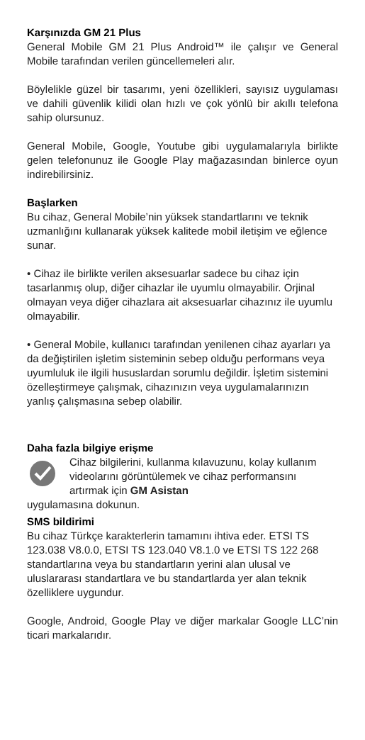Karşınızda GM 21 Plus
General Mobile GM 21 Plus Android™ ile çalışır ve General Mobile tarafından verilen güncellemeleri alır.
Böylelikle güzel bir tasarımı, yeni özellikleri, sayısız uygulaması ve dahili güvenlik kilidi olan hızlı ve çok yönlü bir akıllı telefona sahip olursunuz.
General Mobile, Google, Youtube gibi uygulamalarıyla birlikte gelen telefonunuz ile Google Play mağazasından binlerce oyun indirebilirsiniz.
Başlarken
Bu cihaz, General Mobile’nin yüksek standartlarını ve teknik uzmanlığını kullanarak yüksek kalitede mobil iletişim ve eğlence sunar.
• Cihaz ile birlikte verilen aksesuarlar sadece bu cihaz için tasarlanmış olup, diğer cihazlar ile uyumlu olmayabilir. Orjinal olmayan veya diğer cihazlara ait aksesuarlar cihazınız ile uyumlu olmayabilir.
• General Mobile, kullanıcı tarafından yenilenen cihaz ayarları ya da değiştirilen işletim sisteminin sebep olduğu performans veya uyumluluk ile ilgili hususlardan sorumlu değildir. İşletim sistemini özelleştirmeye çalışmak, cihazınızın veya uygulamalarınızın yanlış çalışmasına sebep olabilir.
Daha fazla bilgiye erişme
Cihaz bilgilerini, kullanma kılavuzunu, kolay kullanım videolarını görüntülemek ve cihaz performansını artırmak için GM Asistan
uygulamasına dokunun.
SMS bildirimi
Bu cihaz Türkçe karakterlerin tamamını ihtiva eder. ETSI TS 123.038 V8.0.0, ETSI TS 123.040 V8.1.0 ve ETSI TS 122 268 standartlarına veya bu standartların yerini alan ulusal ve uluslararası standartlara ve bu standartlarda yer alan teknik özelliklere uygundur.
Google, Android, Google Play ve diğer markalar Google LLC’nin ticari markalarıdır.